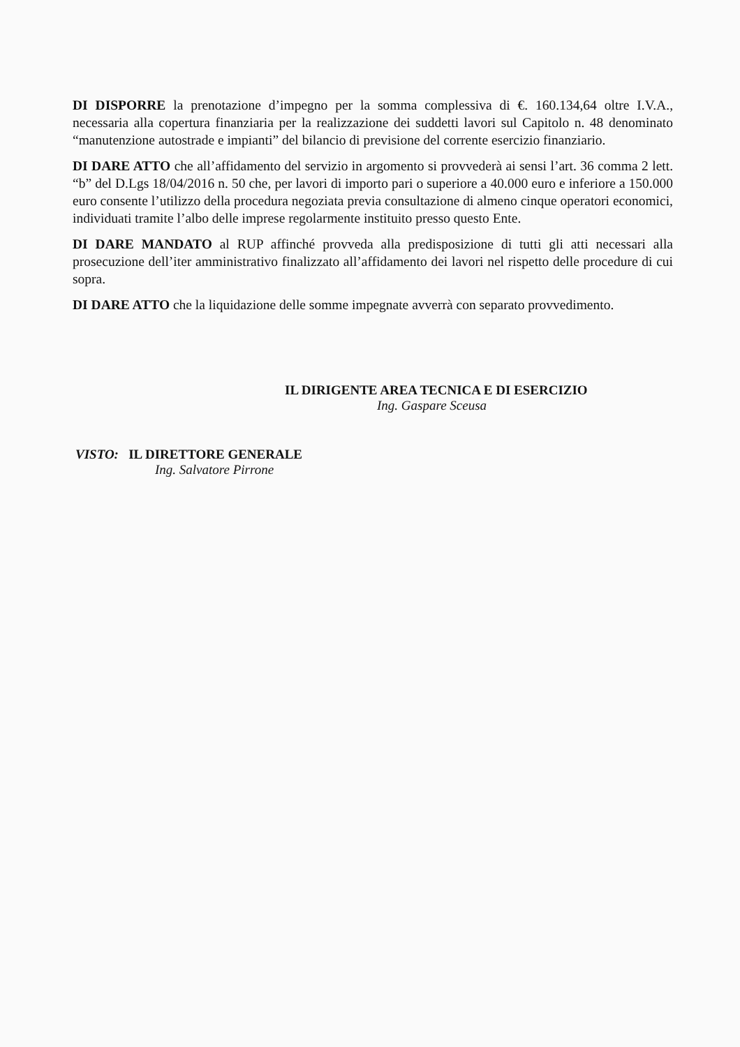DI DISPORRE la prenotazione d’impegno per la somma complessiva di €. 160.134,64 oltre I.V.A., necessaria alla copertura finanziaria per la realizzazione dei suddetti lavori sul Capitolo n. 48 denominato “manutenzione autostrade e impianti” del bilancio di previsione del corrente esercizio finanziario.
DI DARE ATTO che all’affidamento del servizio in argomento si provvederà ai sensi l’art. 36 comma 2 lett. “b” del D.Lgs 18/04/2016 n. 50 che, per lavori di importo pari o superiore a 40.000 euro e inferiore a 150.000 euro consente l’utilizzo della procedura negoziata previa consultazione di almeno cinque operatori economici, individuati tramite l’albo delle imprese regolarmente instituito presso questo Ente.
DI DARE MANDATO al RUP affinché provveda alla predisposizione di tutti gli atti necessari alla prosecuzione dell’iter amministrativo finalizzato all’affidamento dei lavori nel rispetto delle procedure di cui sopra.
DI DARE ATTO che la liquidazione delle somme impegnate avverrà con separato provvedimento.
IL DIRIGENTE AREA TECNICA E DI ESERCIZIO
Ing. Gaspare Sceusa
VISTO: IL DIRETTORE GENERALE
Ing. Salvatore Pirrone